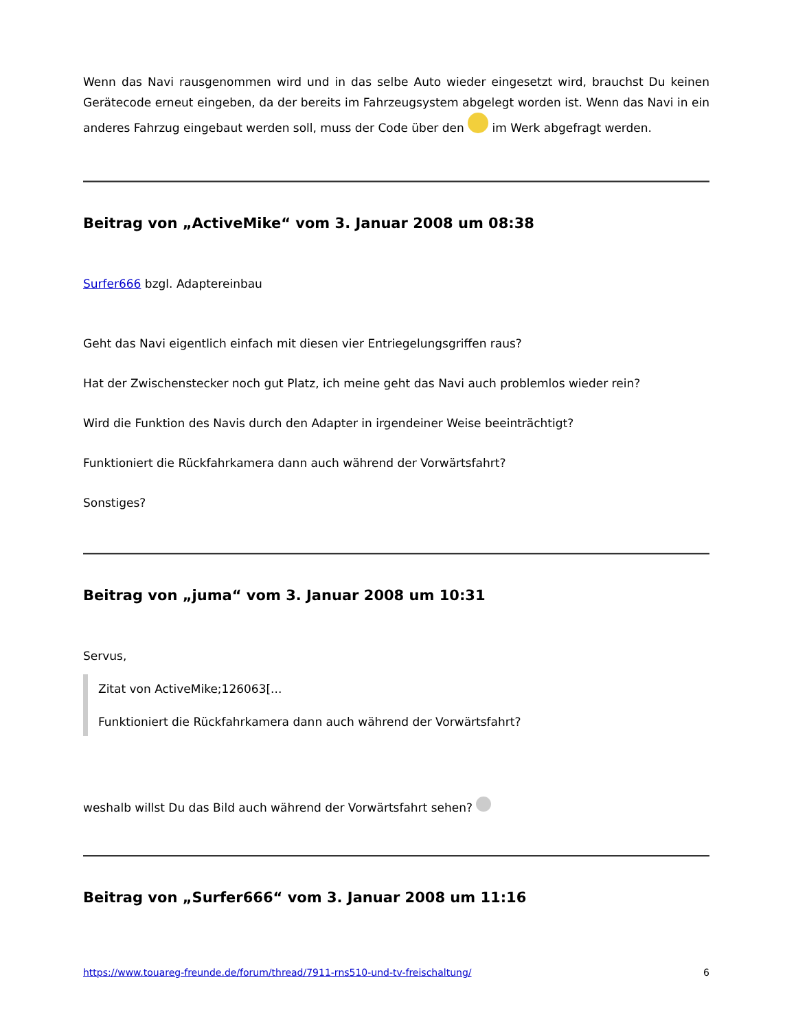Wenn das Navi rausgenommen wird und in das selbe Auto wieder eingesetzt wird, brauchst Du keinen Gerätecode erneut eingeben, da der bereits im Fahrzeugsystem abgelegt worden ist. Wenn das Navi in ein anderes Fahrzug eingebaut werden soll, muss der Code über den im Werk abgefragt werden.
Beitrag von „ActiveMike“ vom 3. Januar 2008 um 08:38
Surfer666 bzgl. Adaptereinbau
Geht das Navi eigentlich einfach mit diesen vier Entriegelungsgriffen raus?
Hat der Zwischenstecker noch gut Platz, ich meine geht das Navi auch problemlos wieder rein?
Wird die Funktion des Navis durch den Adapter in irgendeiner Weise beeinträchtigt?
Funktioniert die Rückfahrkamera dann auch während der Vorwärtsfahrt?
Sonstiges?
Beitrag von „juma“ vom 3. Januar 2008 um 10:31
Servus,
Zitat von ActiveMike;126063[...
Funktioniert die Rückfahrkamera dann auch während der Vorwärtsfahrt?
weshalb willst Du das Bild auch während der Vorwärtsfahrt sehen?
Beitrag von „Surfer666“ vom 3. Januar 2008 um 11:16
https://www.touareg-freunde.de/forum/thread/7911-rns510-und-tv-freischaltung/ 6